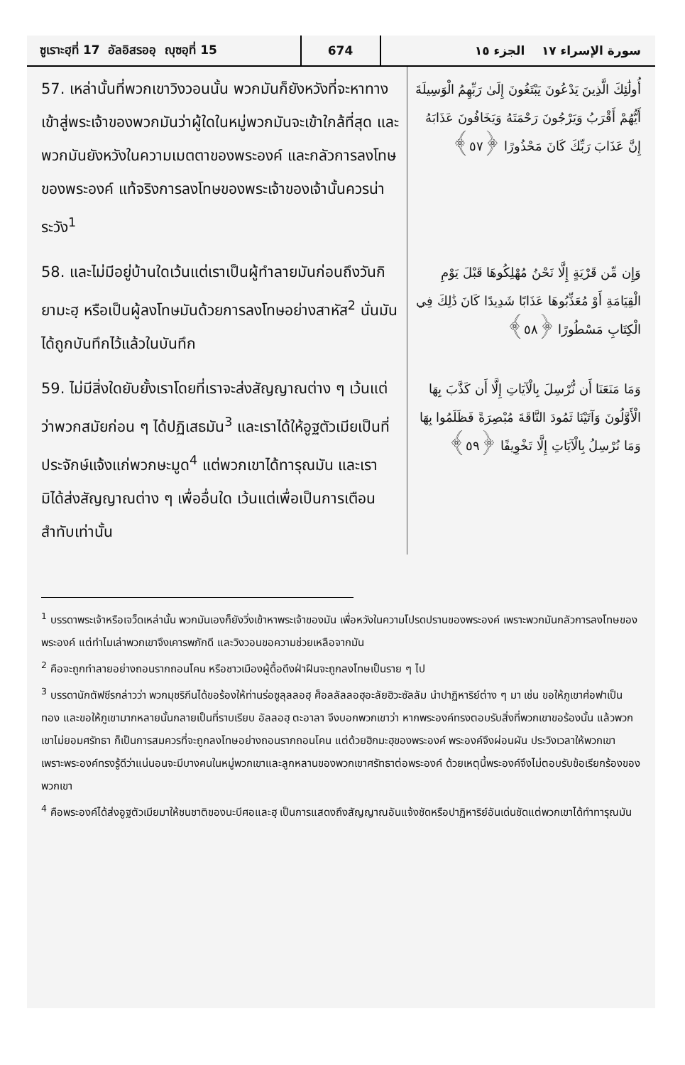ซูเราะฮฺที่ 17 อัลอิสรออฺ ญุซอฺที่ 15
674
سورة الإسراء ١٧ الجزء ١٥
57. เหล่านั้นที่พวกเขาวิงวอนนั้น พวกมันก็ยังหวังที่จะหาทางเข้าสู่พระเจ้าของพวกมันว่าผู้ใดในหมู่พวกมันจะเข้าใกล้ที่สุด และพวกมันยังหวังในความเมตตาของพระองค์ และกลัวการลงโทษของพระองค์ แท้จริงการลงโทษของพระเจ้าของเจ้านั้นควรน่าระวัง<sup>1</sup>
أُولَٰئِكَ الَّذِينَ يَدْعُونَ يَبْتَغُونَ إِلَىٰ رَبِّهِمُ الْوَسِيلَةَ أَيُّهُمْ أَقْرَبُ وَيَرْجُونَ رَحْمَتَهُ وَيَخَافُونَ عَذَابَهُ إِنَّ عَذَابَ رَبِّكَ كَانَ مَحْذُورًا ﴿٥٧﴾
58. และไม่มีอยู่บ้านใดเว้นแต่เราเป็นผู้ทำลายมันก่อนถึงวันกิยามะฮฺ หรือเป็นผู้ลงโทษมันด้วยการลงโทษอย่างสาหัส<sup>2</sup> นั่นมันได้ถูกบันทึกไว้แล้วในบันทึก
وَإِن مِّن قَرْيَةٍ إِلَّا نَحْنُ مُهْلِكُوهَا قَبْلَ يَوْمِ الْقِيَامَةِ أَوْ مُعَذِّبُوهَا عَذَابًا شَدِيدًا كَانَ ذَٰلِكَ فِي الْكِتَابِ مَسْطُورًا ﴿٥٨﴾
59. ไม่มีสิ่งใดยับยั้งเราโดยที่เราจะส่งสัญญาณต่าง ๆ เว้นแต่ว่าพวกสมัยก่อน ๆ ได้ปฏิเสธมัน<sup>3</sup> และเราได้ให้อูฐตัวเมียเป็นที่ประจักษ์แจ้งแก่พวกษะมูด<sup>4</sup> แต่พวกเขาได้ทารุณมัน และเรามิได้ส่งสัญญาณต่าง ๆ เพื่ออื่นใด เว้นแต่เพื่อเป็นการเตือนสำทับเท่านั้น
وَمَا مَنَعَنَا أَن نُّرْسِلَ بِالْآيَاتِ إِلَّا أَن كَذَّبَ بِهَا الْأَوَّلُونَ وَآتَيْنَا ثَمُودَ النَّاقَةَ مُبْصِرَةً فَظَلَمُوا بِهَا وَمَا نُرْسِلُ بِالْآيَاتِ إِلَّا تَخْوِيفًا ﴿٥٩﴾
<sup>1</sup> บรรดาพระเจ้าหรือเจว็ดเหล่านั้น พวกมันเองก็ยังวิ่งเข้าหาพระเจ้าของมัน เพื่อหวังในความโปรดปรานของพระองค์ เพราะพวกมันกลัวการลงโทษของพระองค์ แต่ทำไมเล่าพวกเขาจึงเคารพภักดี และวิงวอนขอความช่วยเหลือจากมัน
<sup>2</sup> คือจะถูกทำลายอย่างถอนรากถอนโคน หรือชาวเมืองผู้ดื้อดึงฝ่าฝืนจะถูกลงโทษเป็นราย ๆ ไป
<sup>3</sup> บรรดานักตัฟซีรกล่าวว่า พวกมุชริกีนได้ขอร้องให้ท่านร่อซูลุลลอฮฺ ศ็อลลัลลอฮุอะลัยฮิวะซัลลัม นำปาฏิหาริย์ต่าง ๆ มา เช่น ขอให้ภูเขาศ่อฟาเป็นทอง และขอให้ภูเขามากหลายนั้นกลายเป็นที่ราบเรียบ อัลลอฮฺ ตะอาลา จึงบอกพวกเขาว่า หากพระองค์ทรงตอบรับสิ่งที่พวกเขาขอร้องนั้น แล้วพวกเขาไม่ยอมศรัทธา ก็เป็นการสมควรที่จะถูกลงโทษอย่างถอนรากถอนโคน แต่ด้วยฮิกมะฮฺของพระองค์ พระองค์จึงผ่อนผัน ประวิงเวลาให้พวกเขา เพราะพระองค์ทรงรู้ดีว่าแน่นอนจะมีบางคนในหมู่พวกเขาและลูกหลานของพวกเขาศรัทธาต่อพระองค์ ด้วยเหตุนี้พระองค์จึงไม่ตอบรับข้อเรียกร้องของพวกเขา
<sup>4</sup> คือพระองค์ได้ส่งอูฐตัวเมียมาให้ชนชาติของนะบีศอและฮฺ เป็นการแสดงถึงสัญญาณอันแจ้งชัดหรือปาฏิหาริย์อันเด่นชัดแต่พวกเขาได้ทำทารุณมัน